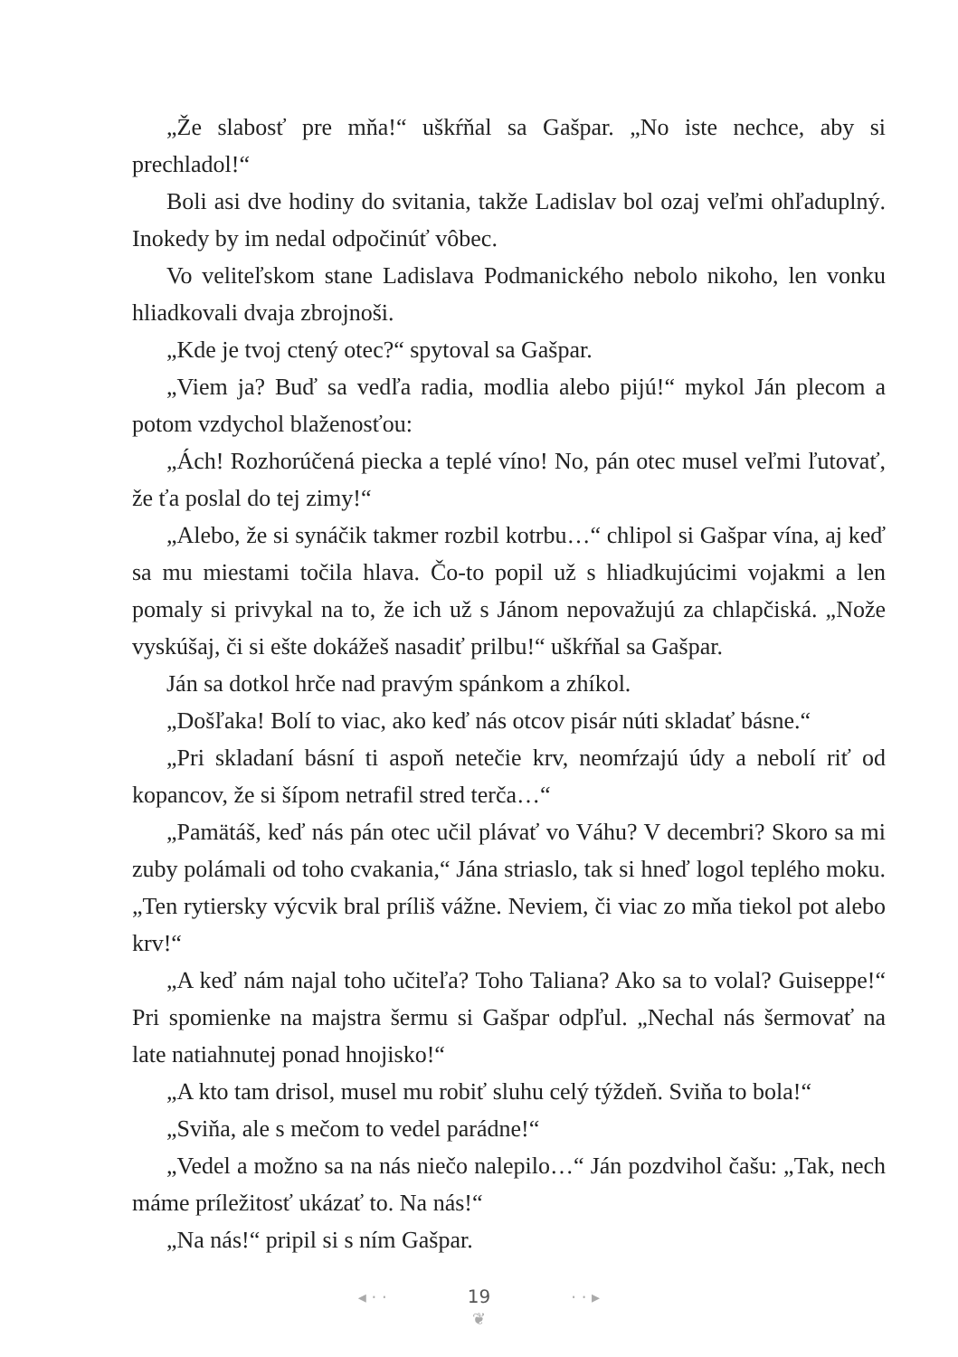„Že slabosť pre mňa!“ uškŕňal sa Gašpar. „No iste nechce, aby si prechladol!“
Boli asi dve hodiny do svitania, takže Ladislav bol ozaj veľmi ohľaduplný. Inokedy by im nedal odpočinúť vôbec.
Vo veliteľskom stane Ladislava Podmanického nebolo nikoho, len vonku hliadkovali dvaja zbrojnoši.
„Kde je tvoj ctený otec?“ spytoval sa Gašpar.
„Viem ja? Buď sa vedľa radia, modlia alebo pijú!“ mykol Ján plecom a potom vzdychol blaženosťou:
„Ách! Rozhorúčená piecka a teplé víno! No, pán otec musel veľmi ľutovať, že ťa poslal do tej zimy!“
„Alebo, že si synáčik takmer rozbil kotrbu…“ chlipol si Gašpar vína, aj keď sa mu miestami točila hlava. Čo-to popil už s hliadkujúcimi vojakmi a len pomaly si privykal na to, že ich už s Jánom nepovažujú za chlapčiská. „Nože vyskúšaj, či si ešte dokážeš nasadiť prilbu!“ uškŕňal sa Gašpar.
Ján sa dotkol hrče nad pravým spánkom a zhíkol.
„Došľaka! Bolí to viac, ako keď nás otcov pisár núti skladať básne.“
„Pri skladaní básní ti aspoň netečie krv, neomŕzajú údy a nebolí riť od kopancov, že si šípom netrafil stred terča…“
„Pamätáš, keď nás pán otec učil plávať vo Váhu? V decembri? Skoro sa mi zuby polámali od toho cvakania,“ Jána striaslo, tak si hneď logol teplého moku. „Ten rytiersky výcvik bral príliš vážne. Neviem, či viac zo mňa tiekol pot alebo krv!“
„A keď nám najal toho učiteľa? Toho Taliana? Ako sa to volal? Guiseppe!“ Pri spomienke na majstra šermu si Gašpar odpľul. „Nechal nás šermovať na late natiahnutej ponad hnojisko!“
„A kto tam drisol, musel mu robiť sluhu celý týždeň. Sviňa to bola!“
„Sviňa, ale s mečom to vedel parádne!“
„Vedel a možno sa na nás niečo nalepilo…“ Ján pozdvihol čašu: „Tak, nech máme príležitosť ukázať to. Na nás!“
„Na nás!“ pripil si s ním Gašpar.
◂ · · 19 · · ▸
❦